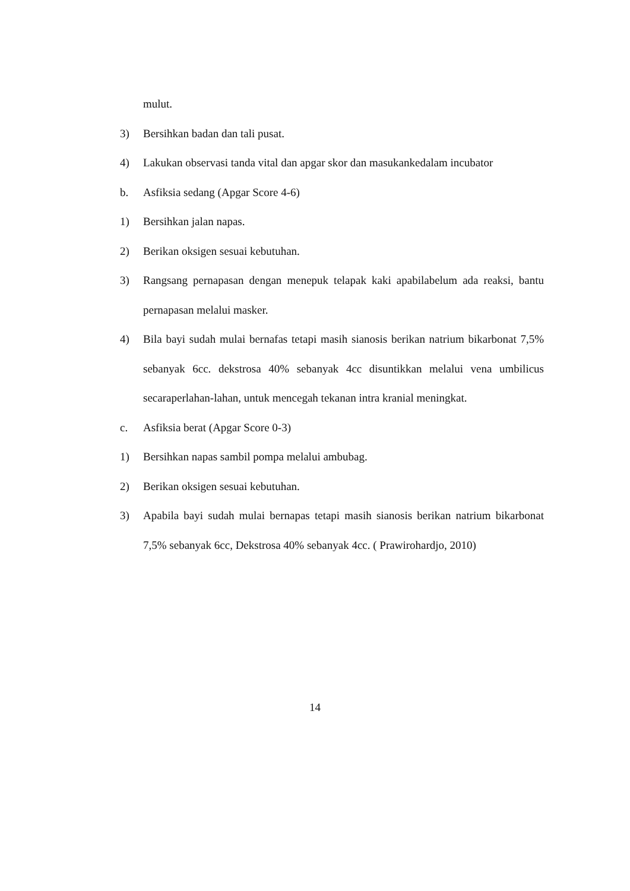mulut.
3) Bersihkan badan dan tali pusat.
4) Lakukan observasi tanda vital dan apgar skor dan masukankedalam incubator
b. Asfiksia sedang (Apgar Score 4-6)
1) Bersihkan jalan napas.
2) Berikan oksigen sesuai kebutuhan.
3) Rangsang pernapasan dengan menepuk telapak kaki apabilabelum ada reaksi, bantu pernapasan melalui masker.
4) Bila bayi sudah mulai bernafas tetapi masih sianosis berikan natrium bikarbonat 7,5% sebanyak 6cc. dekstrosa 40% sebanyak 4cc disuntikkan melalui vena umbilicus secaraperlahan-lahan, untuk mencegah tekanan intra kranial meningkat.
c. Asfiksia berat (Apgar Score 0-3)
1) Bersihkan napas sambil pompa melalui ambubag.
2) Berikan oksigen sesuai kebutuhan.
3) Apabila bayi sudah mulai bernapas tetapi masih sianosis berikan natrium bikarbonat 7,5% sebanyak 6cc, Dekstrosa 40% sebanyak 4cc. ( Prawirohardjo, 2010)
14